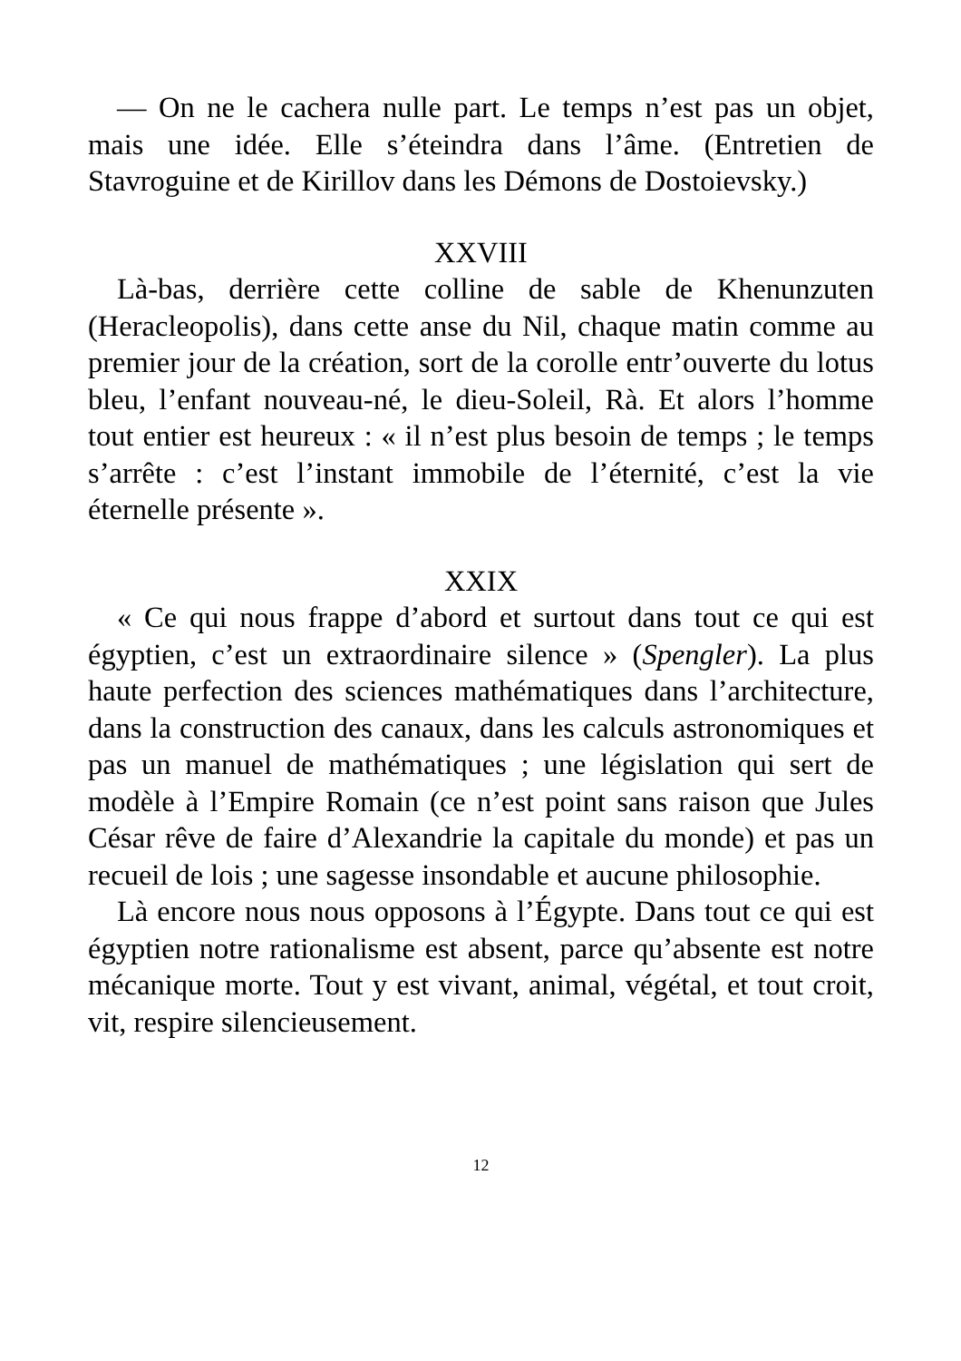— On ne le cachera nulle part. Le temps n’est pas un objet, mais une idée. Elle s’éteindra dans l’âme. (Entretien de Stavroguine et de Kirillov dans les Démons de Dostoievsky.)
XXVIII
Là-bas, derrière cette colline de sable de Khenunzuten (Heracleopolis), dans cette anse du Nil, chaque matin comme au premier jour de la création, sort de la corolle entr’ouverte du lotus bleu, l’enfant nouveau-né, le dieu-Soleil, Rà. Et alors l’homme tout entier est heureux : « il n’est plus besoin de temps ; le temps s’arrête : c’est l’instant immobile de l’éternité, c’est la vie éternelle présente ».
XXIX
« Ce qui nous frappe d’abord et surtout dans tout ce qui est égyptien, c’est un extraordinaire silence » (Spengler). La plus haute perfection des sciences mathématiques dans l’architecture, dans la construction des canaux, dans les calculs astronomiques et pas un manuel de mathématiques ; une législation qui sert de modèle à l’Empire Romain (ce n’est point sans raison que Jules César rêve de faire d’Alexandrie la capitale du monde) et pas un recueil de lois ; une sagesse insondable et aucune philosophie.
Là encore nous nous opposons à l’Égypte. Dans tout ce qui est égyptien notre rationalisme est absent, parce qu’absente est notre mécanique morte. Tout y est vivant, animal, végétal, et tout croit, vit, respire silencieusement.
12